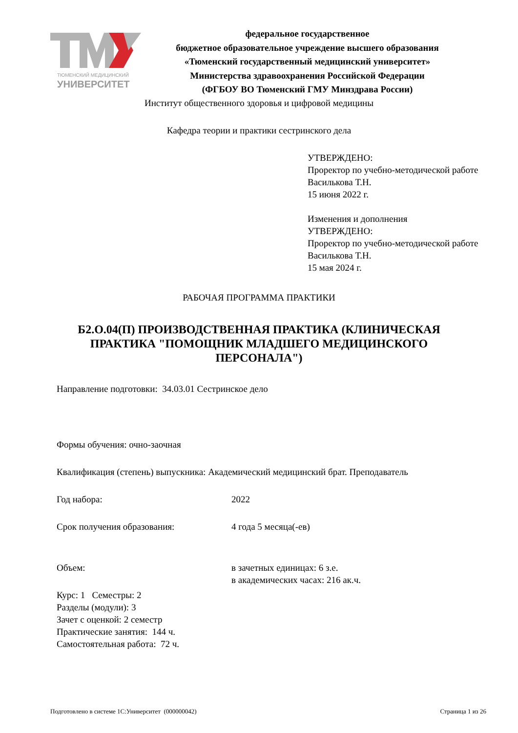ТЮМЕНСКИЙ МЕДИЦИНСКИЙ
УНИВЕРСИТЕТ
федеральное государственное
бюджетное образовательное учреждение высшего образования
«Тюменский государственный медицинский университет»
Министерства здравоохранения Российской Федерации
(ФГБОУ ВО Тюменский ГМУ Минздрава России)
Институт общественного здоровья и цифровой медицины
Кафедра теории и практики сестринского дела
УТВЕРЖДЕНО:
Проректор по учебно-методической работе
Василькова Т.Н.
15 июня 2022 г.
Изменения и дополнения
УТВЕРЖДЕНО:
Проректор по учебно-методической работе
Василькова Т.Н.
15 мая 2024 г.
РАБОЧАЯ ПРОГРАММА ПРАКТИКИ
Б2.О.04(П) ПРОИЗВОДСТВЕННАЯ ПРАКТИКА (КЛИНИЧЕСКАЯ ПРАКТИКА "ПОМОЩНИК МЛАДШЕГО МЕДИЦИНСКОГО ПЕРСОНАЛА")
Направление подготовки: 34.03.01 Сестринское дело
Формы обучения: очно-заочная
Квалификация (степень) выпускника: Академический медицинский брат. Преподаватель
Год набора: 2022
Срок получения образования: 4 года 5 месяца(-ев)
Объем: в зачетных единицах: 6 з.е.
в академических часах: 216 ак.ч.
Курс: 1 Семестры: 2
Разделы (модули): 3
Зачет с оценкой: 2 семестр
Практические занятия: 144 ч.
Самостоятельная работа: 72 ч.
Подготовлено в системе 1С:Университет (000000042) Страница 1 из 26